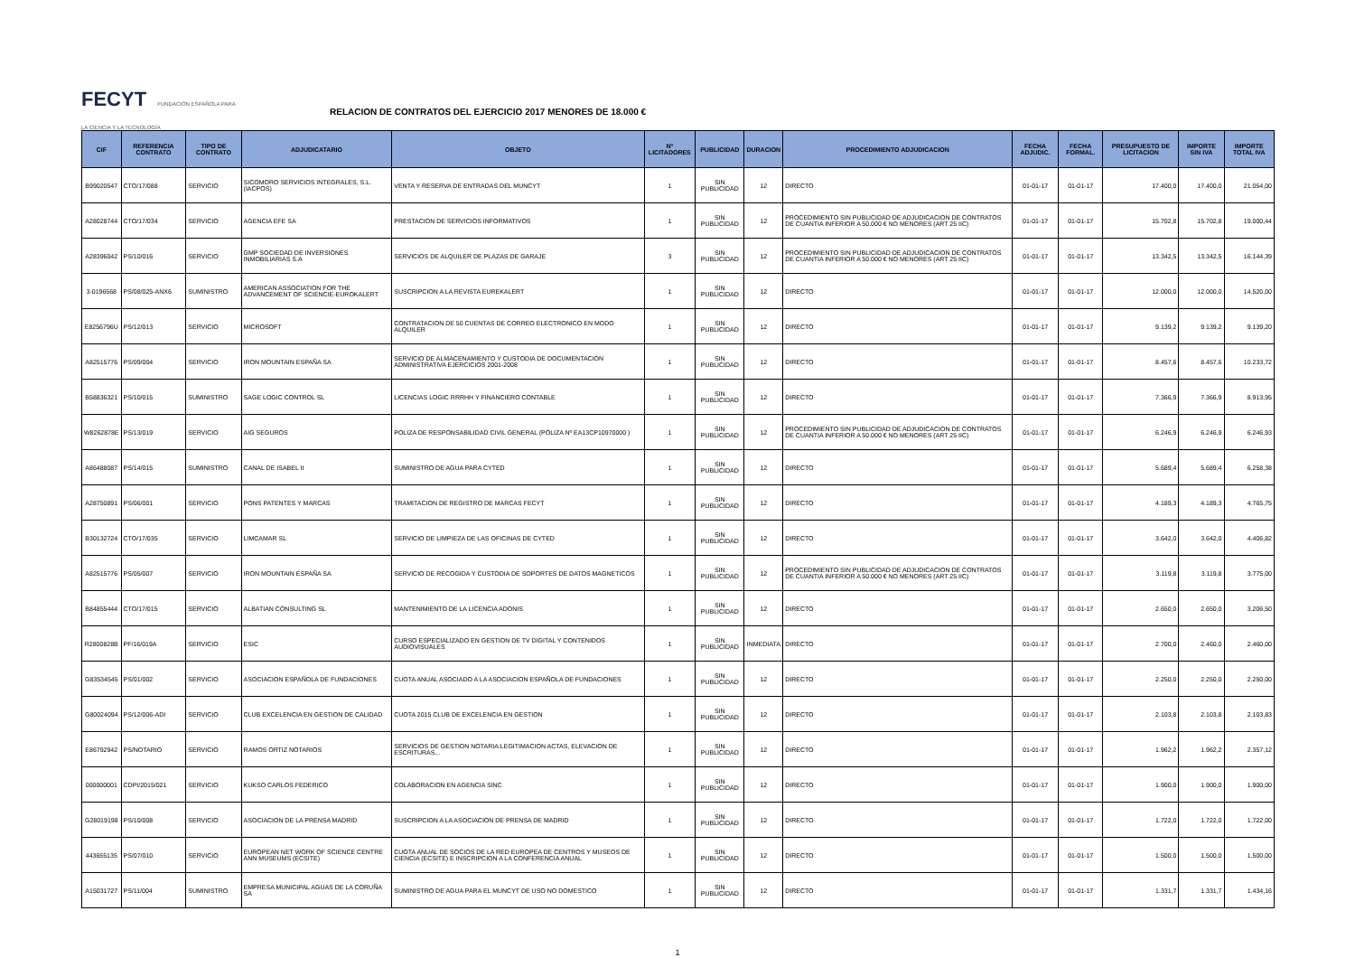FECYT FUNDACIÓN ESPAÑOLA PARA LA CIENCIA Y LA TECNOLOGÍA
RELACION DE CONTRATOS DEL EJERCICIO 2017 MENORES DE 18.000 €
| CIF | REFERENCIA CONTRATO | TIPO DE CONTRATO | ADJUDICATARIO | OBJETO | Nº LICITADORES | PUBLICIDAD | DURACION | PROCEDIMIENTO ADJUDICACION | FECHA ADJUDIC. | FECHA FORMAL. | PRESUPUESTO DE LICITACION | IMPORTE SIN IVA | IMPORTE TOTAL IVA |
| --- | --- | --- | --- | --- | --- | --- | --- | --- | --- | --- | --- | --- | --- |
| B99020547 | CTO/17/088 | SERVICIO | SICOMORO SERVICIOS INTEGRALES, S.L. (IACPOS) | VENTA Y RESERVA DE ENTRADAS DEL MUNCYT | 1 | SIN PUBLICIDAD | 12 | DIRECTO | 01-01-17 | 01-01-17 | 17.400,0 | 17.400,0 | 21.054,00 |
| A28028744 | CTO/17/034 | SERVICIO | AGENCIA EFE SA | PRESTACION DE SERVICIOS INFORMATIVOS | 1 | SIN PUBLICIDAD | 12 | PROCEDIMIENTO SIN PUBLICIDAD DE ADJUDICACION DE CONTRATOS DE CUANTIA INFERIOR A 50.000 € NO MENORES (ART 25 IIC) | 01-01-17 | 01-01-17 | 15.702,8 | 15.702,8 | 19.000,44 |
| A28396042 | PS/10/016 | SERVICIO | GMP SOCIEDAD DE INVERSIONES INMOBILIARIAS S.A | SERVICIOS DE ALQUILER DE PLAZAS DE GARAJE | 3 | SIN PUBLICIDAD | 12 | PROCEDIMIENTO SIN PUBLICIDAD DE ADJUDICACION DE CONTRATOS DE CUANTIA INFERIOR A 50.000 € NO MENORES (ART 25 IIC) | 01-01-17 | 01-01-17 | 13.342,5 | 13.342,5 | 16.144,39 |
| 3-0196568 | PS/08/025-ANX6 | SUMINISTRO | AMERICAN ASSOCIATION FOR THE ADVANCEMENT OF SCIENCIE-EUROKALERT | SUSCRIPCION A LA REVISTA EUREKALERT | 1 | SIN PUBLICIDAD | 12 | DIRECTO | 01-01-17 | 01-01-17 | 12.000,0 | 12.000,0 | 14.520,00 |
| E8256796U | PS/12/013 | SERVICIO | MICROSOFT | CONTRATACION DE 50 CUENTAS DE CORREO ELECTRONICO EN MODO ALQUILER | 1 | SIN PUBLICIDAD | 12 | DIRECTO | 01-01-17 | 01-01-17 | 9.139,2 | 9.139,2 | 9.139,20 |
| A82515776 | PS/09/004 | SERVICIO | IRON MOUNTAIN ESPAÑA SA | SERVICIO DE ALMACENAMIENTO Y CUSTODIA DE DOCUMENTACION ADMINISTRATIVA EJERCICIOS 2001-2008 | 1 | SIN PUBLICIDAD | 12 | DIRECTO | 01-01-17 | 01-01-17 | 8.457,6 | 8.457,6 | 10.233,72 |
| B58836321 | PS/10/015 | SUMINISTRO | SAGE LOGIC CONTROL SL | LICENCIAS LOGIC RRRHH Y FINANCIERO CONTABLE | 1 | SIN PUBLICIDAD | 12 | DIRECTO | 01-01-17 | 01-01-17 | 7.366,9 | 7.366,9 | 8.913,95 |
| W8262878E | PS/13/019 | SERVICIO | AIG SEGUROS | POLIZA DE RESPONSABILIDAD CIVIL GENERAL (PÓLIZA Nº EA13CP10970000 ) | 1 | SIN PUBLICIDAD | 12 | PROCEDIMIENTO SIN PUBLICIDAD DE ADJUDICACION DE CONTRATOS DE CUANTIA INFERIOR A 50.000 € NO MENORES (ART 25 IIC) | 01-01-17 | 01-01-17 | 6.246,9 | 6.246,9 | 6.246,93 |
| A86488087 | PS/14/015 | SUMINISTRO | CANAL DE ISABEL II | SUMINISTRO DE AGUA PARA CYTED | 1 | SIN PUBLICIDAD | 12 | DIRECTO | 01-01-17 | 01-01-17 | 5.689,4 | 5.689,4 | 6.258,38 |
| A28750891 | PS/06/001 | SERVICIO | PONS PATENTES Y MARCAS | TRAMITACION DE REGISTRO DE MARCAS FECYT | 1 | SIN PUBLICIDAD | 12 | DIRECTO | 01-01-17 | 01-01-17 | 4.189,3 | 4.189,3 | 4.765,75 |
| B30132724 | CTO/17/035 | SERVICIO | LIMCAMAR SL | SERVICIO DE LIMPIEZA DE LAS OFICINAS DE CYTED | 1 | SIN PUBLICIDAD | 12 | DIRECTO | 01-01-17 | 01-01-17 | 3.642,0 | 3.642,0 | 4.406,82 |
| A82515776 | PS/05/007 | SERVICIO | IRON MOUNTAIN ESPAÑA SA | SERVICIO DE RECOGIDA Y CUSTODIA DE SOPORTES DE DATOS MAGNETICOS | 1 | SIN PUBLICIDAD | 12 | PROCEDIMIENTO SIN PUBLICIDAD DE ADJUDICACION DE CONTRATOS DE CUANTIA INFERIOR A 50.000 € NO MENORES (ART 25 IIC) | 01-01-17 | 01-01-17 | 3.119,8 | 3.119,8 | 3.775,00 |
| B84855444 | CTO/17/015 | SERVICIO | ALBATIAN CONSULTING SL | MANTENIMIENTO DE LA LICENCIA ADONIS | 1 | SIN PUBLICIDAD | 12 | DIRECTO | 01-01-17 | 01-01-17 | 2.650,0 | 2.650,0 | 3.206,50 |
| R2800828B | PF/16/019A | SERVICIO | ESIC | CURSO ESPECIALIZADO EN GESTION DE TV DIGITAL Y CONTENIDOS AUDIOVISUALES | 1 | SIN PUBLICIDAD | INMEDIATA | DIRECTO | 01-01-17 | 01-01-17 | 2.700,0 | 2.460,0 | 2.460,00 |
| G83534545 | PS/01/002 | SERVICIO | ASOCIACION ESPAÑOLA DE FUNDACIONES | CUOTA ANUAL ASOCIADO A LA ASOCIACION ESPAÑOLA DE FUNDACIONES | 1 | SIN PUBLICIDAD | 12 | DIRECTO | 01-01-17 | 01-01-17 | 2.250,0 | 2.250,0 | 2.250,00 |
| G80024094 | PS/12/006-ADI | SERVICIO | CLUB EXCELENCIA EN GESTION DE CALIDAD | CUOTA 2015 CLUB DE EXCELENCIA EN GESTION | 1 | SIN PUBLICIDAD | 12 | DIRECTO | 01-01-17 | 01-01-17 | 2.103,8 | 2.103,8 | 2.103,83 |
| E86792942 | PS/NOTARIO | SERVICIO | RAMOS ORTIZ NOTARIOS | SERVICIOS DE GESTION NOTARIA:LEGITIMACION ACTAS, ELEVACION DE ESCRITURAS... | 1 | SIN PUBLICIDAD | 12 | DIRECTO | 01-01-17 | 01-01-17 | 1.962,2 | 1.962,2 | 2.357,12 |
| 000000001 | CDPI/2015/021 | SERVICIO | KUKSO CARLOS FEDERICO | COLABORACION EN AGENCIA SINC | 1 | SIN PUBLICIDAD | 12 | DIRECTO | 01-01-17 | 01-01-17 | 1.900,0 | 1.900,0 | 1.900,00 |
| G28019198 | PS/10/008 | SERVICIO | ASOCIACION DE LA PRENSA MADRID | SUSCRIPCION A LA ASOCIACION DE PRENSA DE MADRID | 1 | SIN PUBLICIDAD | 12 | DIRECTO | 01-01-17 | 01-01-17 | 1.722,0 | 1.722,0 | 1.722,00 |
| 443655135 | PS/07/010 | SERVICIO | EUROPEAN NET WORK OF SCIENCE CENTRE ANN MUSEUMS (ECSITE) | CUOTA ANUAL DE SOCIOS DE LA RED EUROPEA DE CENTROS Y MUSEOS DE CIENCIA (ECSITE) E INSCRIPCION A LA CONFERENCIA ANUAL | 1 | SIN PUBLICIDAD | 12 | DIRECTO | 01-01-17 | 01-01-17 | 1.500,0 | 1.500,0 | 1.500,00 |
| A15031727 | PS/11/004 | SUMINISTRO | EMPRESA MUNICIPAL AGUAS DE LA CORUÑA SA | SUMINISTRO DE AGUA PARA EL MUNCYT DE USO NO DOMESTICO | 1 | SIN PUBLICIDAD | 12 | DIRECTO | 01-01-17 | 01-01-17 | 1.331,7 | 1.331,7 | 1.434,16 |
1